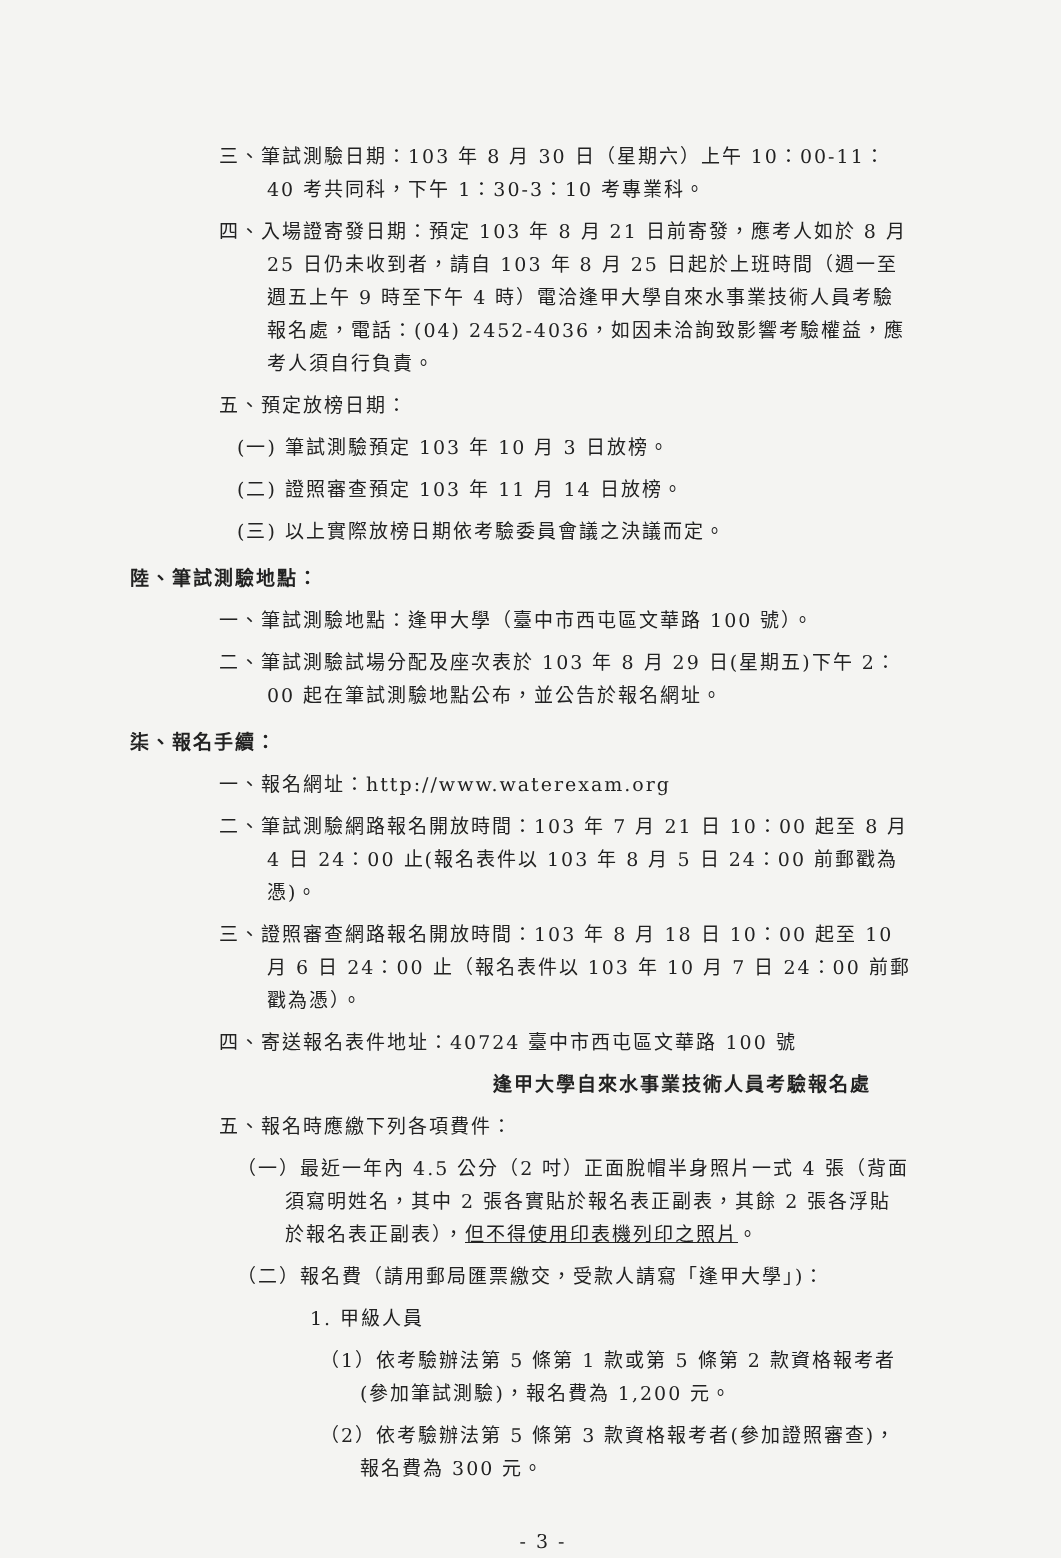三、筆試測驗日期：103 年 8 月 30 日（星期六）上午 10：00-11：40 考共同科，下午 1：30-3：10 考專業科。
四、入場證寄發日期：預定 103 年 8 月 21 日前寄發，應考人如於 8 月 25 日仍未收到者，請自 103 年 8 月 25 日起於上班時間（週一至週五上午 9 時至下午 4 時）電洽逢甲大學自來水事業技術人員考驗報名處，電話：(04) 2452-4036，如因未洽詢致影響考驗權益，應考人須自行負責。
五、預定放榜日期：
(一) 筆試測驗預定 103 年 10 月 3 日放榜。
(二) 證照審查預定 103 年 11 月 14 日放榜。
(三) 以上實際放榜日期依考驗委員會議之決議而定。
陸、筆試測驗地點：
一、筆試測驗地點：逢甲大學（臺中市西屯區文華路 100 號）。
二、筆試測驗試場分配及座次表於 103 年 8 月 29 日(星期五)下午 2：00 起在筆試測驗地點公布，並公告於報名網址。
柒、報名手續：
一、報名網址：http://www.waterexam.org
二、筆試測驗網路報名開放時間：103 年 7 月 21 日 10：00 起至 8 月 4 日 24：00 止(報名表件以 103 年 8 月 5 日 24：00 前郵戳為憑)。
三、證照審查網路報名開放時間：103 年 8 月 18 日 10：00 起至 10 月 6 日 24：00 止（報名表件以 103 年 10 月 7 日 24：00 前郵戳為憑）。
四、寄送報名表件地址：40724 臺中市西屯區文華路 100 號
逢甲大學自來水事業技術人員考驗報名處
五、報名時應繳下列各項費件：
（一）最近一年內 4.5 公分（2 吋）正面脫帽半身照片一式 4 張（背面須寫明姓名，其中 2 張各實貼於報名表正副表，其餘 2 張各浮貼於報名表正副表），但不得使用印表機列印之照片。
（二）報名費（請用郵局匯票繳交，受款人請寫「逢甲大學」)：
1. 甲級人員
（1）依考驗辦法第 5 條第 1 款或第 5 條第 2 款資格報考者(參加筆試測驗)，報名費為 1,200 元。
（2）依考驗辦法第 5 條第 3 款資格報考者(參加證照審查)，報名費為 300 元。
- 3 -